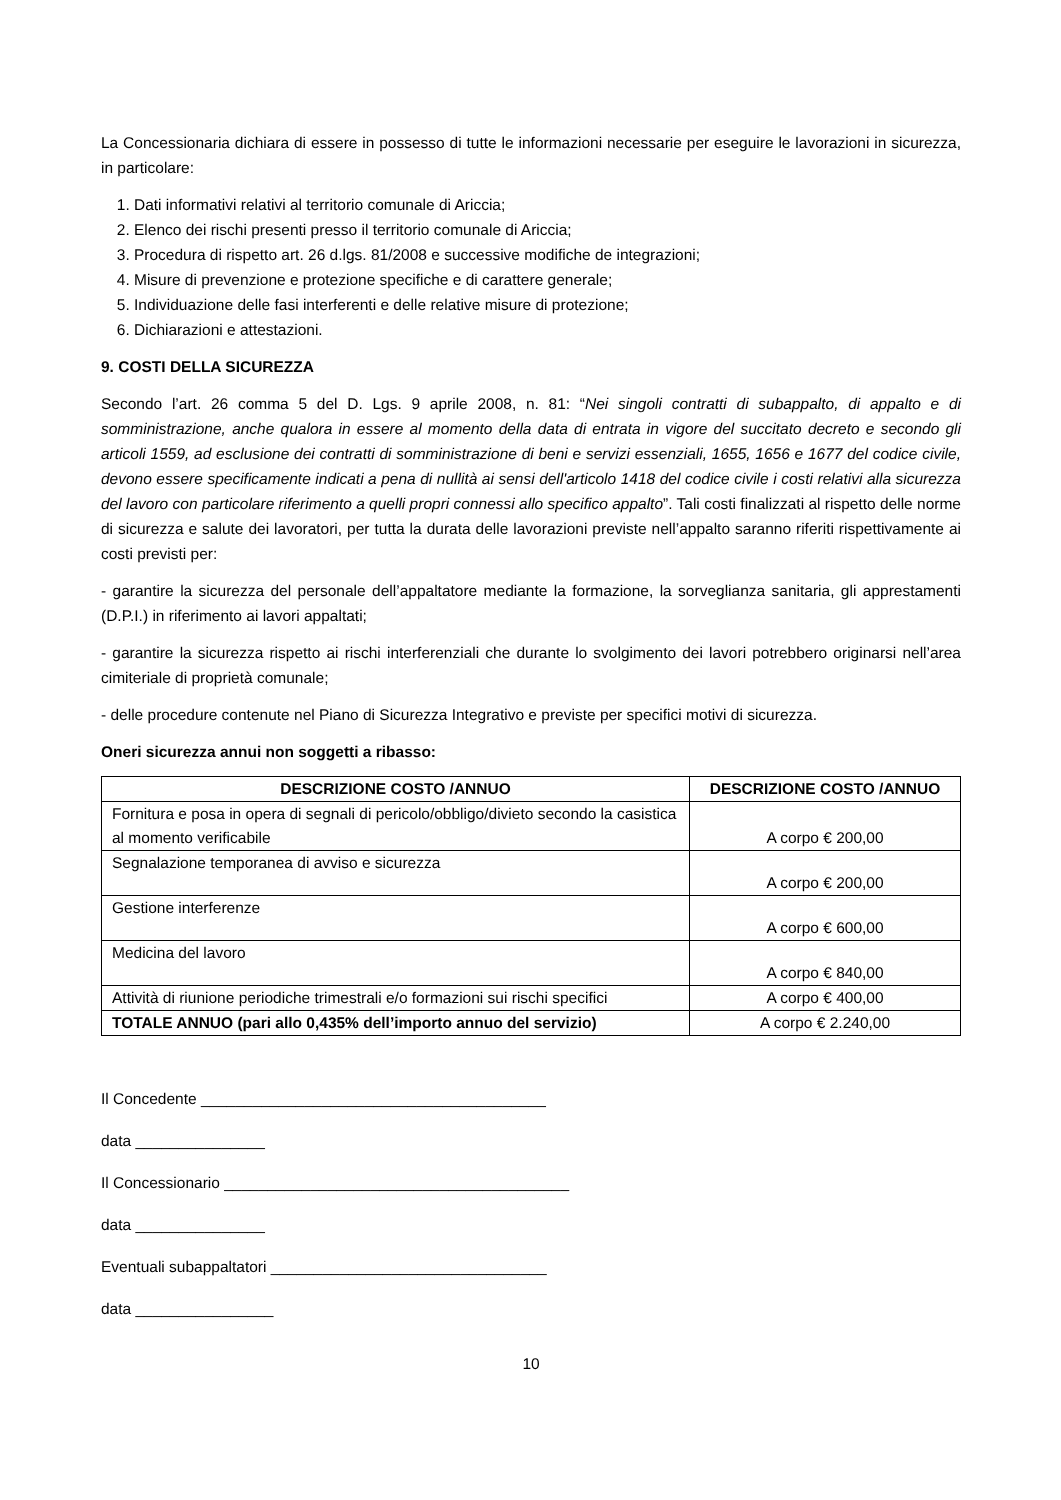La Concessionaria dichiara di essere in possesso di tutte le informazioni necessarie per eseguire le lavorazioni in sicurezza, in particolare:
1. Dati informativi relativi al territorio comunale di Ariccia;
2. Elenco dei rischi presenti presso il territorio comunale di Ariccia;
3. Procedura di rispetto art. 26 d.lgs. 81/2008 e successive modifiche de integrazioni;
4. Misure di prevenzione e protezione specifiche e di carattere generale;
5. Individuazione delle fasi interferenti e delle relative misure di protezione;
6. Dichiarazioni e attestazioni.
9. COSTI DELLA SICUREZZA
Secondo l’art. 26 comma 5 del D. Lgs. 9 aprile 2008, n. 81: “Nei singoli contratti di subappalto, di appalto e di somministrazione, anche qualora in essere al momento della data di entrata in vigore del succitato decreto e secondo gli articoli 1559, ad esclusione dei contratti di somministrazione di beni e servizi essenziali, 1655, 1656 e 1677 del codice civile, devono essere specificamente indicati a pena di nullità ai sensi dell'articolo 1418 del codice civile i costi relativi alla sicurezza del lavoro con particolare riferimento a quelli propri connessi allo specifico appalto”. Tali costi finalizzati al rispetto delle norme di sicurezza e salute dei lavoratori, per tutta la durata delle lavorazioni previste nell’appalto saranno riferiti rispettivamente ai costi previsti per:
- garantire la sicurezza del personale dell’appaltatore mediante la formazione, la sorveglianza sanitaria, gli apprestamenti (D.P.I.) in riferimento ai lavori appaltati;
- garantire la sicurezza rispetto ai rischi interferenziali che durante lo svolgimento dei lavori potrebbero originarsi nell’area cimiteriale di proprietà comunale;
- delle procedure contenute nel Piano di Sicurezza Integrativo e previste per specifici motivi di sicurezza.
Oneri sicurezza annui non soggetti a ribasso:
| DESCRIZIONE COSTO /ANNUO | DESCRIZIONE COSTO /ANNUO |
| --- | --- |
| Fornitura e posa in opera di segnali di pericolo/obbligo/divieto secondo la casistica al momento verificabile | A corpo € 200,00 |
| Segnalazione temporanea di avviso e sicurezza | A corpo € 200,00 |
| Gestione interferenze | A corpo € 600,00 |
| Medicina del lavoro | A corpo € 840,00 |
| Attività di riunione periodiche trimestrali e/o formazioni sui rischi specifici | A corpo € 400,00 |
| TOTALE ANNUO (pari allo 0,435% dell’importo annuo del servizio) | A corpo € 2.240,00 |
Il Concedente ________________________________________
data _______________
Il Concessionario ________________________________________
data _______________
Eventuali subappaltatori ________________________________
data ________________
10